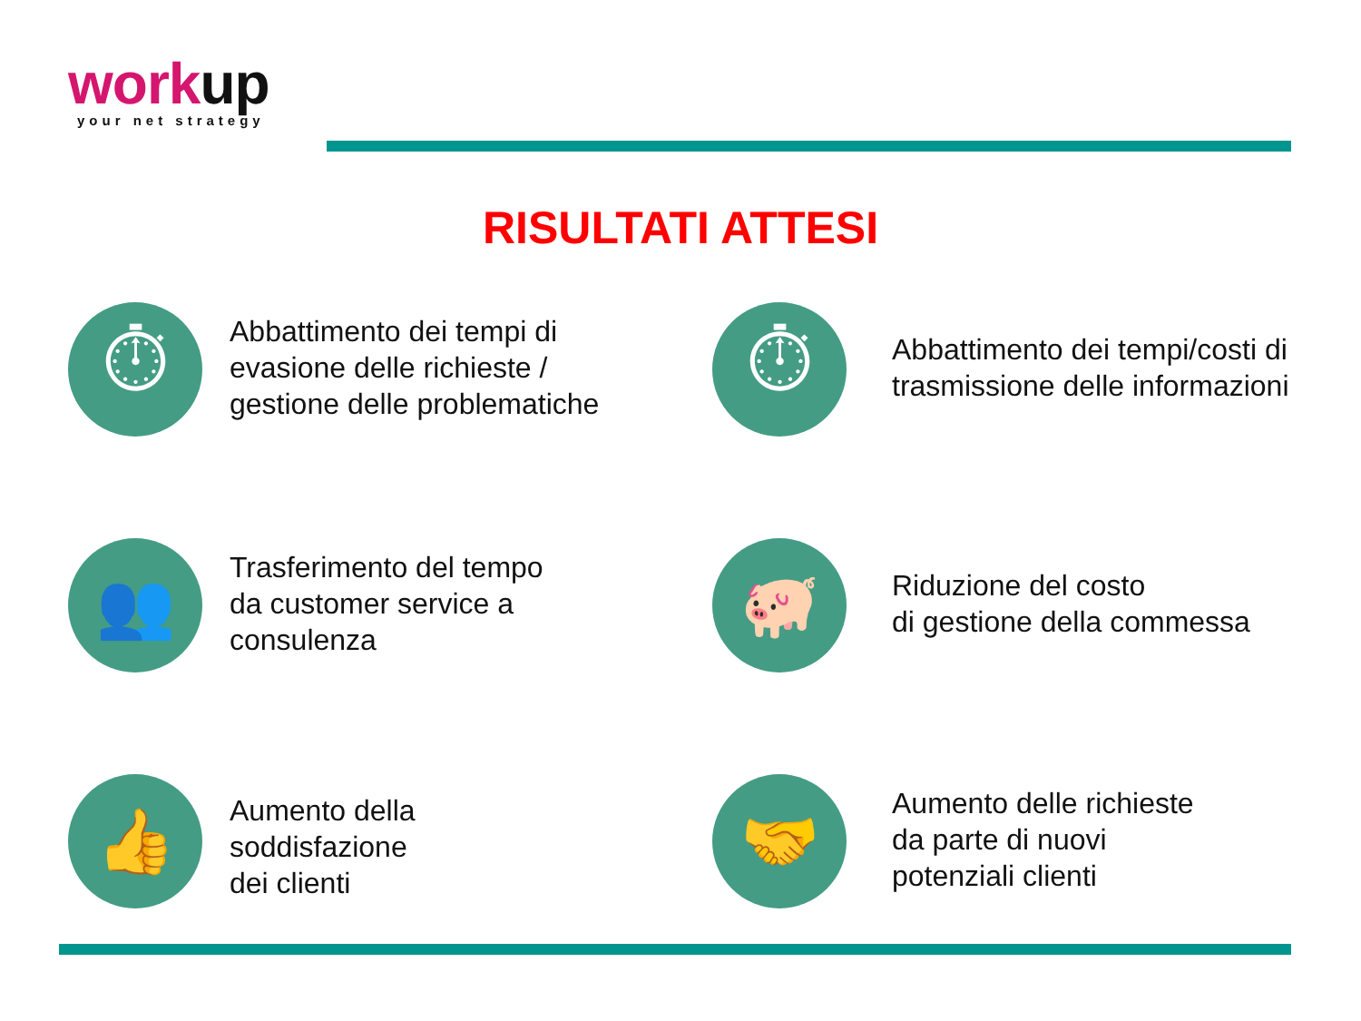work up
your net strategy
RISULTATI ATTESI
⏱
Abbattimento dei tempi di
evasione delle richieste /
gestione delle problematiche
⏱
Abbattimento dei tempi/costi di
trasmissione delle informazioni
👥
Trasferimento del tempo
da customer service a
consulenza
🐖
Riduzione del costo
di gestione della commessa
👍
Aumento della
soddisfazione
dei clienti
🤝
Aumento delle richieste
da parte di nuovi
potenziali clienti